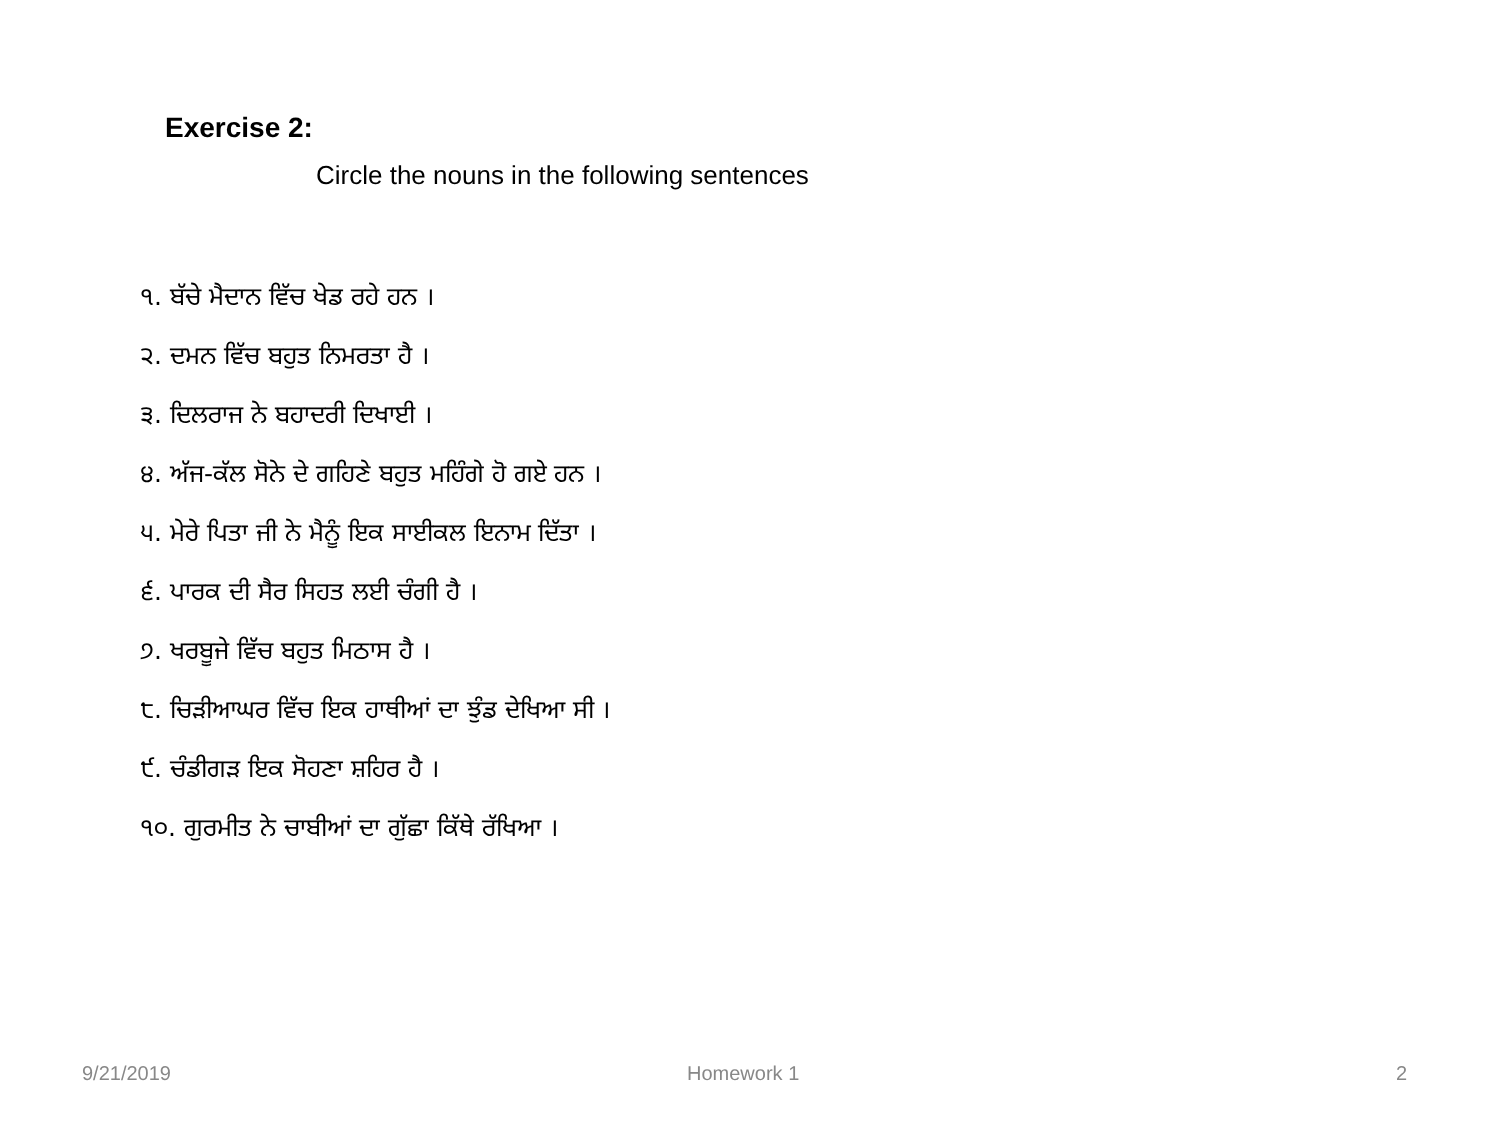Exercise 2:
Circle the nouns in the following sentences
੧. ਬੱਚੇ ਮੈਦਾਨ ਵਿੱਚ ਖੇਡ ਰਹੇ ਹਨ ।
੨. ਦਮਨ ਵਿੱਚ ਬਹੁਤ ਨਿਮਰਤਾ ਹੈ ।
੩. ਦਿਲਰਾਜ ਨੇ ਬਹਾਦਰੀ ਦਿਖਾਈ ।
੪. ਅੱਜ-ਕੱਲ ਸੋਨੇ ਦੇ ਗਹਿਣੇ ਬਹੁਤ ਮਹਿੰਗੇ ਹੋ ਗਏ ਹਨ ।
੫. ਮੇਰੇ ਪਿਤਾ ਜੀ ਨੇ ਮੈਨੂੰ ਇਕ ਸਾਈਕਲ ਇਨਾਮ ਦਿੱਤਾ ।
੬. ਪਾਰਕ ਦੀ ਸੈਰ ਸਿਹਤ ਲਈ ਚੰਗੀ ਹੈ ।
੭. ਖਰਬੂਜੇ ਵਿੱਚ ਬਹੁਤ ਮਿਠਾਸ ਹੈ ।
੮. ਚਿੜੀਆਘਰ ਵਿੱਚ ਇਕ ਹਾਥੀਆਂ ਦਾ ਝੁੰਡ ਦੇਖਿਆ ਸੀ ।
੯. ਚੰਡੀਗੜ ਇਕ ਸੋਹਣਾ ਸ਼ਹਿਰ ਹੈ ।
੧੦. ਗੁਰਮੀਤ ਨੇ ਚਾਬੀਆਂ ਦਾ ਗੁੱਛਾ ਕਿੱਥੇ ਰੱਖਿਆ ।
9/21/2019 Homework 1 2